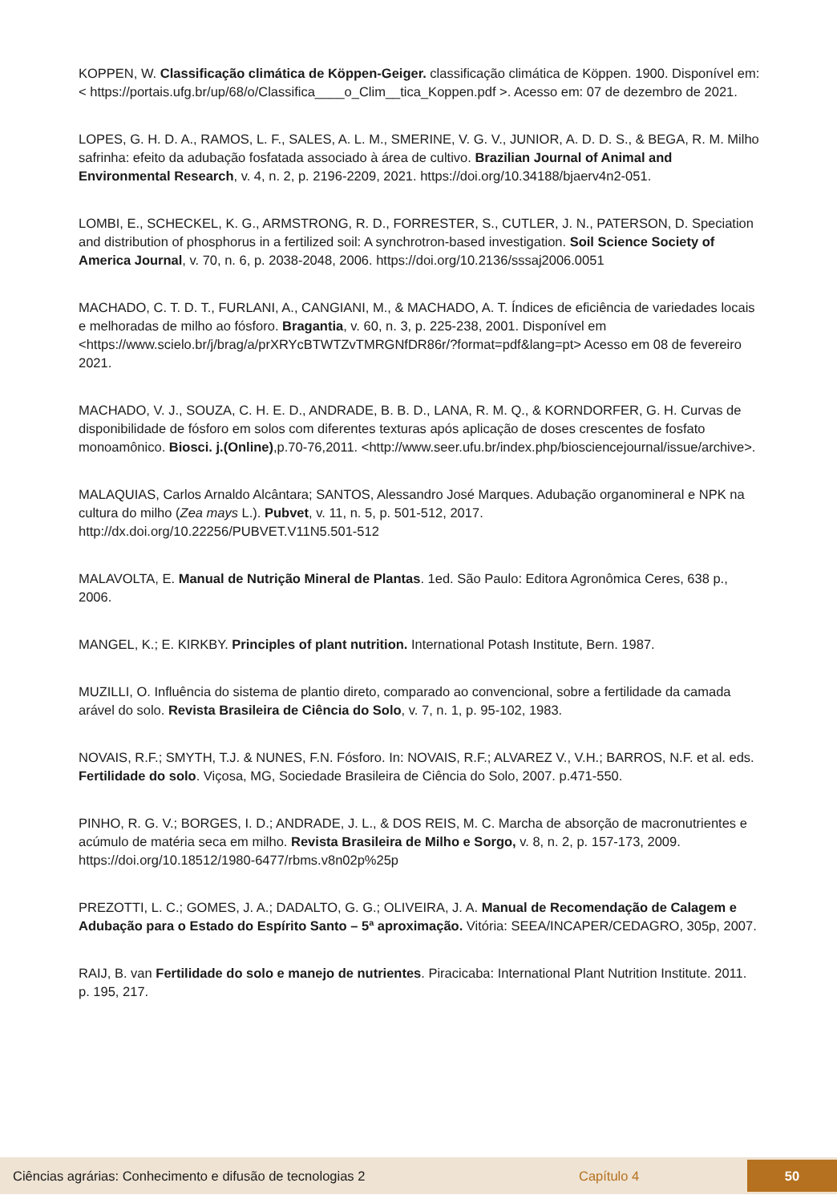KOPPEN, W. Classificação climática de Köppen-Geiger. classificação climática de Köppen. 1900. Disponível em: < https://portais.ufg.br/up/68/o/Classifica____o_Clim__tica_Koppen.pdf >. Acesso em: 07 de dezembro de 2021.
LOPES, G. H. D. A., RAMOS, L. F., SALES, A. L. M., SMERINE, V. G. V., JUNIOR, A. D. D. S., & BEGA, R. M. Milho safrinha: efeito da adubação fosfatada associado à área de cultivo. Brazilian Journal of Animal and Environmental Research, v. 4, n. 2, p. 2196-2209, 2021. https://doi.org/10.34188/bjaerv4n2-051.
LOMBI, E., SCHECKEL, K. G., ARMSTRONG, R. D., FORRESTER, S., CUTLER, J. N., PATERSON, D. Speciation and distribution of phosphorus in a fertilized soil: A synchrotron-based investigation. Soil Science Society of America Journal, v. 70, n. 6, p. 2038-2048, 2006. https://doi.org/10.2136/sssaj2006.0051
MACHADO, C. T. D. T., FURLANI, A., CANGIANI, M., & MACHADO, A. T. Índices de eficiência de variedades locais e melhoradas de milho ao fósforo. Bragantia, v. 60, n. 3, p. 225-238, 2001. Disponível em <https://www.scielo.br/j/brag/a/prXRYcBTWTZvTMRGNfDR86r/?format=pdf&lang=pt> Acesso em 08 de fevereiro 2021.
MACHADO, V. J., SOUZA, C. H. E. D., ANDRADE, B. B. D., LANA, R. M. Q., & KORNDORFER, G. H. Curvas de disponibilidade de fósforo em solos com diferentes texturas após aplicação de doses crescentes de fosfato monoamônico. Biosci. j.(Online),p.70-76,2011. <http://www.seer.ufu.br/index.php/biosciencejournal/issue/archive>.
MALAQUIAS, Carlos Arnaldo Alcântara; SANTOS, Alessandro José Marques. Adubação organomineral e NPK na cultura do milho (Zea mays L.). Pubvet, v. 11, n. 5, p. 501-512, 2017. http://dx.doi.org/10.22256/PUBVET.V11N5.501-512
MALAVOLTA, E. Manual de Nutrição Mineral de Plantas. 1ed. São Paulo: Editora Agronômica Ceres, 638 p., 2006.
MANGEL, K.; E. KIRKBY. Principles of plant nutrition. International Potash Institute, Bern. 1987.
MUZILLI, O. Influência do sistema de plantio direto, comparado ao convencional, sobre a fertilidade da camada arável do solo. Revista Brasileira de Ciência do Solo, v. 7, n. 1, p. 95-102, 1983.
NOVAIS, R.F.; SMYTH, T.J. & NUNES, F.N. Fósforo. In: NOVAIS, R.F.; ALVAREZ V., V.H.; BARROS, N.F. et al. eds. Fertilidade do solo. Viçosa, MG, Sociedade Brasileira de Ciência do Solo, 2007. p.471-550.
PINHO, R. G. V.; BORGES, I. D.; ANDRADE, J. L., & DOS REIS, M. C. Marcha de absorção de macronutrientes e acúmulo de matéria seca em milho. Revista Brasileira de Milho e Sorgo, v. 8, n. 2, p. 157-173, 2009. https://doi.org/10.18512/1980-6477/rbms.v8n02p%25p
PREZOTTI, L. C.; GOMES, J. A.; DADALTO, G. G.; OLIVEIRA, J. A. Manual de Recomendação de Calagem e Adubação para o Estado do Espírito Santo – 5ª aproximação. Vitória: SEEA/INCAPER/CEDAGRO, 305p, 2007.
RAIJ, B. van Fertilidade do solo e manejo de nutrientes. Piracicaba: International Plant Nutrition Institute. 2011. p. 195, 217.
Ciências agrárias: Conhecimento e difusão de tecnologias 2 Capítulo 4 50